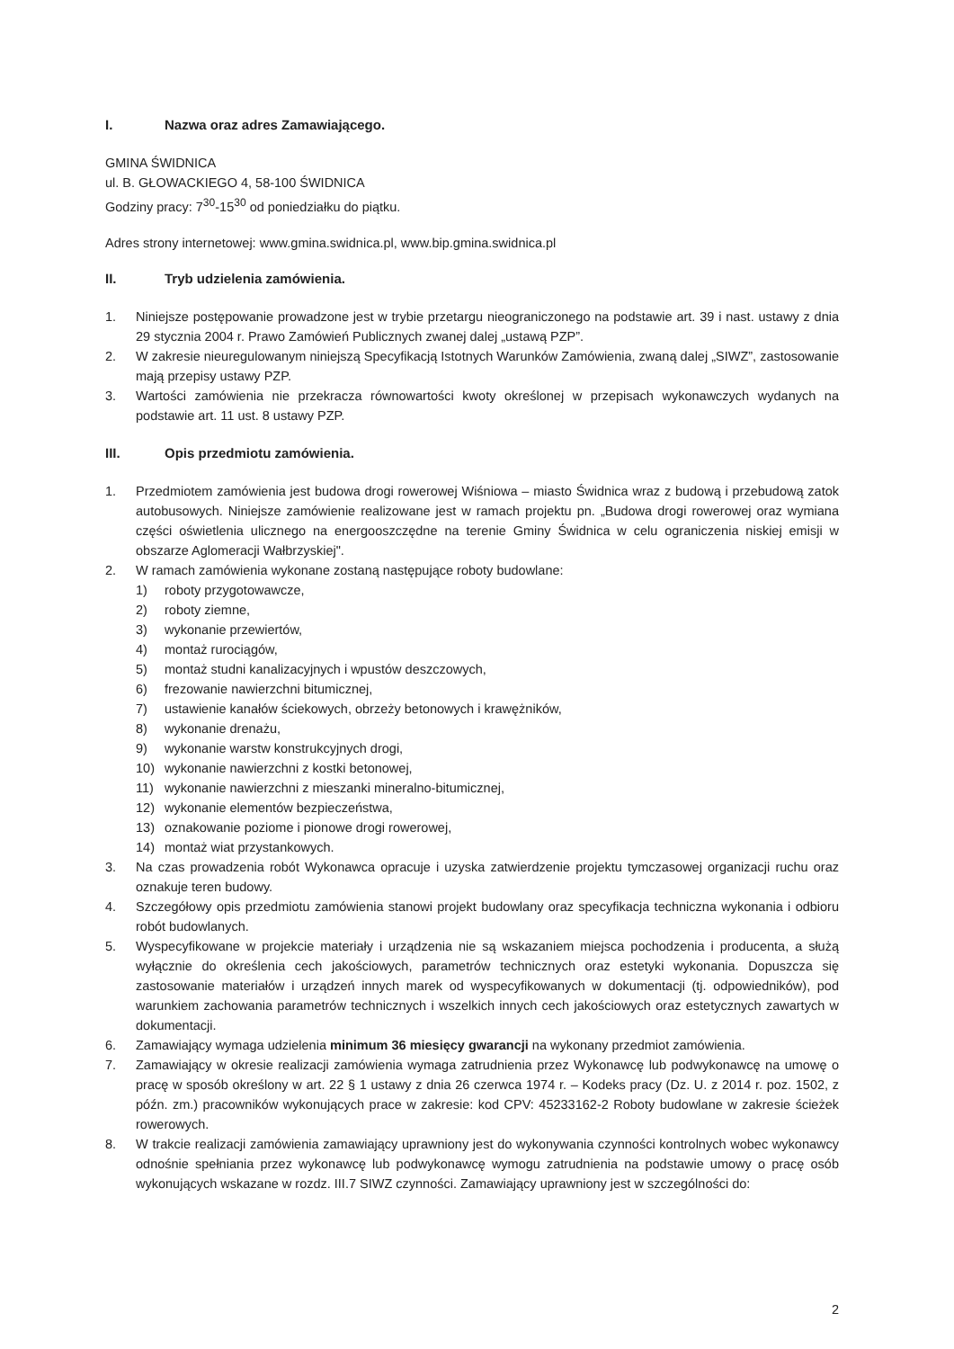I. Nazwa oraz adres Zamawiającego.
GMINA ŚWIDNICA
ul. B. GŁOWACKIEGO 4, 58-100 ŚWIDNICA
Godziny pracy: 7<sup>30</sup>-15<sup>30</sup> od poniedziałku do piątku.
Adres strony internetowej: www.gmina.swidnica.pl, www.bip.gmina.swidnica.pl
II. Tryb udzielenia zamówienia.
1. Niniejsze postępowanie prowadzone jest w trybie przetargu nieograniczonego na podstawie art. 39 i nast. ustawy z dnia 29 stycznia 2004 r. Prawo Zamówień Publicznych zwanej dalej „ustawą PZP”.
2. W zakresie nieuregulowanym niniejszą Specyfikacją Istotnych Warunków Zamówienia, zwaną dalej „SIWZ”, zastosowanie mają przepisy ustawy PZP.
3. Wartości zamówienia nie przekracza równowartości kwoty określonej w przepisach wykonawczych wydanych na podstawie art. 11 ust. 8 ustawy PZP.
III. Opis przedmiotu zamówienia.
1. Przedmiotem zamówienia jest budowa drogi rowerowej Wiśniowa – miasto Świdnica wraz z budową i przebudową zatok autobusowych. Niniejsze zamówienie realizowane jest w ramach projektu pn. „Budowa drogi rowerowej oraz wymiana części oświetlenia ulicznego na energooszczędne na terenie Gminy Świdnica w celu ograniczenia niskiej emisji w obszarze Aglomeracji Wałbrzyskiej".
2. W ramach zamówienia wykonane zostaną następujące roboty budowlane:
1) roboty przygotowawcze,
2) roboty ziemne,
3) wykonanie przewiertów,
4) montaż rurociągów,
5) montaż studni kanalizacyjnych i wpustów deszczowych,
6) frezowanie nawierzchni bitumicznej,
7) ustawienie kanałów ściekowych, obrzeży betonowych i krawężników,
8) wykonanie drenażu,
9) wykonanie warstw konstrukcyjnych drogi,
10) wykonanie nawierzchni z kostki betonowej,
11) wykonanie nawierzchni z mieszanki mineralno-bitumicznej,
12) wykonanie elementów bezpieczeństwa,
13) oznakowanie poziome i pionowe drogi rowerowej,
14) montaż wiat przystankowych.
3. Na czas prowadzenia robót Wykonawca opracuje i uzyska zatwierdzenie projektu tymczasowej organizacji ruchu oraz oznakuje teren budowy.
4. Szczegółowy opis przedmiotu zamówienia stanowi projekt budowlany oraz specyfikacja techniczna wykonania i odbioru robót budowlanych.
5. Wyspecyfikowane w projekcie materiały i urządzenia nie są wskazaniem miejsca pochodzenia i producenta, a służą wyłącznie do określenia cech jakościowych, parametrów technicznych oraz estetyki wykonania. Dopuszcza się zastosowanie materiałów i urządzeń innych marek od wyspecyfikowanych w dokumentacji (tj. odpowiedników), pod warunkiem zachowania parametrów technicznych i wszelkich innych cech jakościowych oraz estetycznych zawartych w dokumentacji.
6. Zamawiający wymaga udzielenia minimum 36 miesięcy gwarancji na wykonany przedmiot zamówienia.
7. Zamawiający w okresie realizacji zamówienia wymaga zatrudnienia przez Wykonawcę lub podwykonawcę na umowę o pracę w sposób określony w art. 22 § 1 ustawy z dnia 26 czerwca 1974 r. – Kodeks pracy (Dz. U. z 2014 r. poz. 1502, z późn. zm.) pracowników wykonujących prace w zakresie: kod CPV: 45233162-2 Roboty budowlane w zakresie ścieżek rowerowych.
8. W trakcie realizacji zamówienia zamawiający uprawniony jest do wykonywania czynności kontrolnych wobec wykonawcy odnośnie spełniania przez wykonawcę lub podwykonawcę wymogu zatrudnienia na podstawie umowy o pracę osób wykonujących wskazane w rozdz. III.7 SIWZ czynności. Zamawiający uprawniony jest w szczególności do:
2